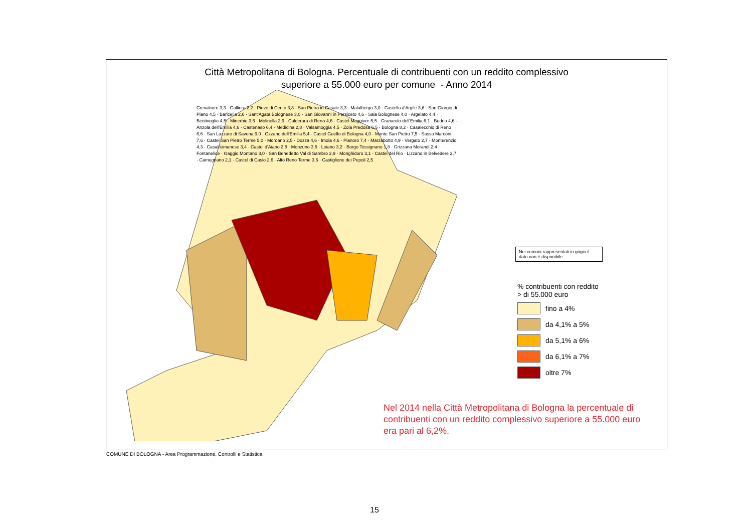Città Metropolitana di Bologna. Percentuale di contribuenti con un reddito complessivo
superiore a 55.000 euro per comune - Anno 2014
Nei comuni rappresentati in grigio il dato non è disponibile.
% contribuenti con reddito
> di 55.000 euro
fino a 4%
da 4,1% a 5%
da 5,1% a 6%
da 6,1% a 7%
oltre 7%
Nel 2014 nella Città Metropolitana di Bologna la percentuale di contribuenti con un reddito complessivo superiore a 55.000 euro era pari al 6,2%.
Crevalcore 3,3 · Galliera 2,2 · Pieve di Cento 3,8 · San Pietro in Casale 3,3 · Malalbergo 3,0 · Castello d'Argile 3,6 · San Giorgio di Piano 4,5 · Baricella 2,6 · Sant'Agata Bolognese 3,0 · San Giovanni in Persiceto 4,6 · Sala Bolognese 4,0 · Argelato 4,4 · Bentivoglio 4,5 · Minerbio 3,6 · Molinella 2,9 · Calderara di Reno 4,6 · Castel Maggiore 5,5 · Granarolo dell'Emilia 6,1 · Budrio 4,6 · Anzola dell'Emilia 4,6 · Castenaso 6,4 · Medicina 2,8 · Valsamoggia 4,5 · Zola Predosa 6,5 · Bologna 8,2 · Casalecchio di Reno 6,6 · San Lazzaro di Savena 9,0 · Ozzano dell'Emilia 5,4 · Castel Guelfo di Bologna 4,0 · Monte San Pietro 7,5 · Sasso Marconi 7,6 · Castel San Pietro Terme 5,0 · Mordano 2,5 · Dozza 4,6 · Imola 4,6 · Pianoro 7,4 · Marzabotto 4,9 · Vergato 2,7 · Monterenzio 4,3 · Casalfiumanese 3,4 · Castel d'Aiano 2,8 · Monzuno 3,6 · Loiano 3,2 · Borgo Tossignano 1,8 · Grizzana Morandi 2,4 · Fontanelice · Gaggio Montano 3,0 · San Benedetto Val di Sambro 2,9 · Monghidoro 3,1 · Castel del Rio · Lizzano in Belvedere 2,7 · Camugnano 2,1 · Castel di Casio 2,6 · Alto Reno Terme 3,6 · Castiglione dei Pepoli 2,5
COMUNE DI BOLOGNA - Area Programmazione, Controlli e Statistica
15